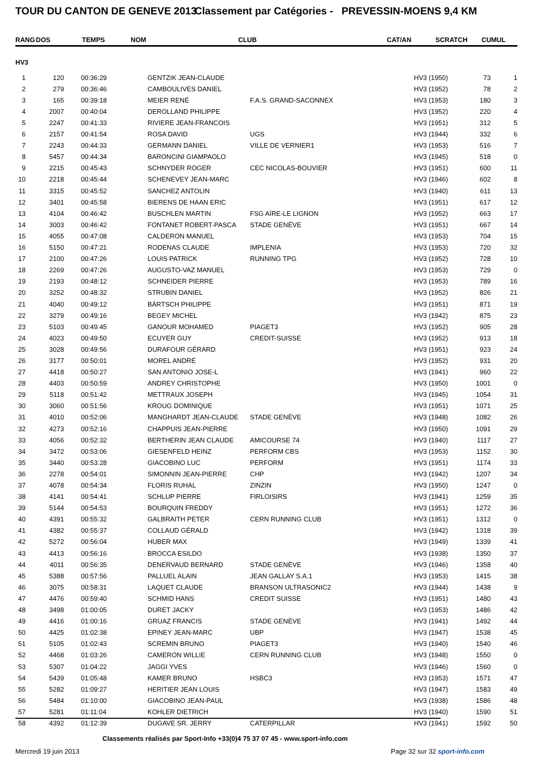TOUR DU CANTON DE GENEVE 2013
Classement par Catégories - PREVESSIN-MOENS 9,4 KM
| RANG | DOS | TEMPS | NOM | CLUB | CAT/AN | SCRATCH | CUMUL |
| --- | --- | --- | --- | --- | --- | --- | --- |
| HV3 | | | | | | | |
| --- | --- | --- | --- | --- | --- | --- | --- |
| 1 | 120 | 00:36:29 | GENTZIK JEAN-CLAUDE | | HV3 (1950) | 73 | 1 |
| 2 | 279 | 00:36:46 | CAMBOULIVES DANIEL | | HV3 (1952) | 78 | 2 |
| 3 | 165 | 00:39:18 | MEIER RENÉ | F.A.S. GRAND-SACONNEX | HV3 (1953) | 180 | 3 |
| 4 | 2007 | 00:40:04 | DEROLLAND PHILIPPE | | HV3 (1952) | 220 | 4 |
| 5 | 2247 | 00:41:33 | RIVIERE JEAN-FRANCOIS | | HV3 (1951) | 312 | 5 |
| 6 | 2157 | 00:41:54 | ROSA DAVID | UGS | HV3 (1944) | 332 | 6 |
| 7 | 2243 | 00:44:33 | GERMANN DANIEL | VILLE DE VERNIER1 | HV3 (1953) | 516 | 7 |
| 8 | 5457 | 00:44:34 | BARONCINI GIAMPAOLO | | HV3 (1945) | 518 | 0 |
| 9 | 2215 | 00:45:43 | SCHNYDER ROGER | CEC NICOLAS-BOUVIER | HV3 (1951) | 600 | 11 |
| 10 | 2218 | 00:45:44 | SCHENEVEY JEAN-MARC | | HV3 (1946) | 602 | 8 |
| 11 | 3315 | 00:45:52 | SANCHEZ ANTOLIN | | HV3 (1940) | 611 | 13 |
| 12 | 3401 | 00:45:58 | BIERENS DE HAAN ERIC | | HV3 (1951) | 617 | 12 |
| 13 | 4104 | 00:46:42 | BUSCHLEN MARTIN | FSG AÏRE-LE LIGNON | HV3 (1952) | 663 | 17 |
| 14 | 3003 | 00:46:42 | FONTANET ROBERT-PASCA | STADE GENÈVE | HV3 (1951) | 667 | 14 |
| 15 | 4055 | 00:47:08 | CALDERON MANUEL | | HV3 (1953) | 704 | 15 |
| 16 | 5150 | 00:47:21 | RODENAS CLAUDE | IMPLENIA | HV3 (1953) | 720 | 32 |
| 17 | 2100 | 00:47:26 | LOUIS PATRICK | RUNNING TPG | HV3 (1952) | 728 | 10 |
| 18 | 2269 | 00:47:26 | AUGUSTO-VAZ MANUEL | | HV3 (1953) | 729 | 0 |
| 19 | 2193 | 00:48:12 | SCHNEIDER PIERRE | | HV3 (1953) | 789 | 16 |
| 20 | 3252 | 00:48:32 | STRUBIN DANIEL | | HV3 (1952) | 826 | 21 |
| 21 | 4040 | 00:49:12 | BÄRTSCH PHILIPPE | | HV3 (1951) | 871 | 19 |
| 22 | 3279 | 00:49:16 | BEGEY MICHEL | | HV3 (1942) | 875 | 23 |
| 23 | 5103 | 00:49:45 | GANOUR MOHAMED | PIAGET3 | HV3 (1952) | 905 | 28 |
| 24 | 4023 | 00:49:50 | ECUYER GUY | CREDIT-SUISSE | HV3 (1952) | 913 | 18 |
| 25 | 3028 | 00:49:56 | DURAFOUR GÉRARD | | HV3 (1951) | 923 | 24 |
| 26 | 3177 | 00:50:01 | MOREL ANDRÉ | | HV3 (1952) | 931 | 20 |
| 27 | 4418 | 00:50:27 | SAN ANTONIO JOSE-L | | HV3 (1941) | 960 | 22 |
| 28 | 4403 | 00:50:59 | ANDREY CHRISTOPHE | | HV3 (1950) | 1001 | 0 |
| 29 | 5118 | 00:51:42 | METTRAUX JOSEPH | | HV3 (1945) | 1054 | 31 |
| 30 | 3060 | 00:51:56 | KROUG DOMINIQUE | | HV3 (1951) | 1071 | 25 |
| 31 | 4010 | 00:52:06 | MANGHARDT JEAN-CLAUDE | STADE GENÈVE | HV3 (1948) | 1082 | 26 |
| 32 | 4273 | 00:52:16 | CHAPPUIS JEAN-PIERRE | | HV3 (1950) | 1091 | 29 |
| 33 | 4056 | 00:52:32 | BERTHERIN JEAN CLAUDE | AMICOURSE 74 | HV3 (1940) | 1117 | 27 |
| 34 | 3472 | 00:53:06 | GIESENFELD HEINZ | PERFORM CBS | HV3 (1953) | 1152 | 30 |
| 35 | 3440 | 00:53:28 | GIACOBINO LUC | PERFORM | HV3 (1951) | 1174 | 33 |
| 36 | 2278 | 00:54:01 | SIMONNIN JEAN-PIERRE | CHP | HV3 (1942) | 1207 | 34 |
| 37 | 4078 | 00:54:34 | FLORIS RUHAL | ZINZIN | HV3 (1950) | 1247 | 0 |
| 38 | 4141 | 00:54:41 | SCHLUP PIERRE | FIRLOISIRS | HV3 (1941) | 1259 | 35 |
| 39 | 5144 | 00:54:53 | BOURQUIN FREDDY | | HV3 (1951) | 1272 | 36 |
| 40 | 4391 | 00:55:32 | GALBRAITH PETER | CERN RUNNING CLUB | HV3 (1951) | 1312 | 0 |
| 41 | 4382 | 00:55:37 | COLLAUD GÉRALD | | HV3 (1942) | 1318 | 39 |
| 42 | 5272 | 00:56:04 | HUBER MAX | | HV3 (1949) | 1339 | 41 |
| 43 | 4413 | 00:56:16 | BROCCA ESILDO | | HV3 (1938) | 1350 | 37 |
| 44 | 4011 | 00:56:35 | DENERVAUD BERNARD | STADE GENÈVE | HV3 (1946) | 1358 | 40 |
| 45 | 5388 | 00:57:56 | PALLUEL ALAIN | JEAN GALLAY S.A.1 | HV3 (1953) | 1415 | 38 |
| 46 | 3075 | 00:58:31 | LAQUET CLAUDE | BRANSON ULTRASONIC2 | HV3 (1944) | 1438 | 9 |
| 47 | 4476 | 00:59:40 | SCHMID HANS | CREDIT SUISSE | HV3 (1951) | 1480 | 43 |
| 48 | 3498 | 01:00:05 | DURET JACKY | | HV3 (1953) | 1486 | 42 |
| 49 | 4416 | 01:00:16 | GRUAZ FRANCIS | STADE GENÈVE | HV3 (1941) | 1492 | 44 |
| 50 | 4425 | 01:02:38 | EPINEY JEAN-MARC | UBP | HV3 (1947) | 1538 | 45 |
| 51 | 5105 | 01:02:43 | SCREMIN BRUNO | PIAGET3 | HV3 (1940) | 1540 | 46 |
| 52 | 4468 | 01:03:26 | CAMERON WILLIE | CERN RUNNING CLUB | HV3 (1948) | 1550 | 0 |
| 53 | 5307 | 01:04:22 | JAGGI YVES | | HV3 (1946) | 1560 | 0 |
| 54 | 5439 | 01:05:48 | KAMER BRUNO | HSBC3 | HV3 (1953) | 1571 | 47 |
| 55 | 5282 | 01:09:27 | HERITIER JEAN LOUIS | | HV3 (1947) | 1583 | 49 |
| 56 | 5484 | 01:10:00 | GIACOBINO JEAN-PAUL | | HV3 (1938) | 1586 | 48 |
| 57 | 5281 | 01:11:04 | KOHLER DIETRICH | | HV3 (1940) | 1590 | 51 |
| 58 | 4392 | 01:12:39 | DUGAVE SR. JERRY | CATERPILLAR | HV3 (1941) | 1592 | 50 |
Classements réalisés par Sport-Info +33(0)4 75 37 07 45 - www.sport-info.com
Mercredi 19 juin 2013 Page 32 sur 32 sport-info.com